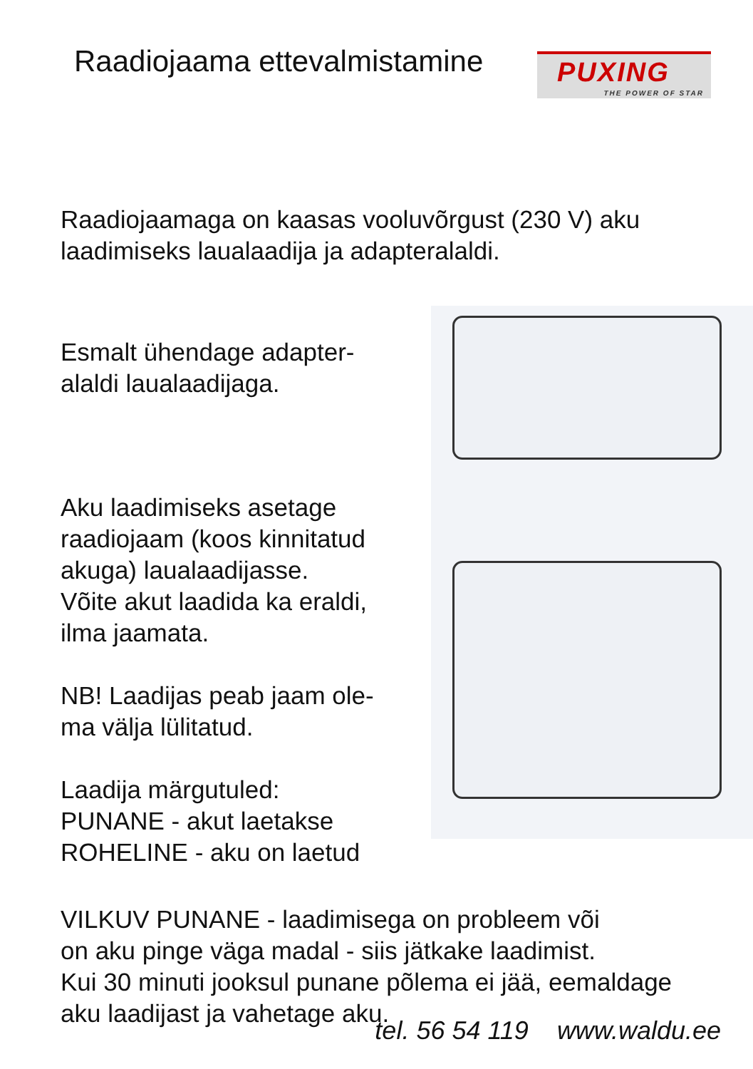Raadiojaama ettevalmistamine
PUXING
THE POWER OF STAR
Raadiojaamaga on kaasas vooluvõrgust (230 V) aku
laadimiseks laualaadija ja adapteralaldi.
Esmalt ühendage adapter-
alaldi laualaadijaga.
Aku laadimiseks asetage
raadiojaam (koos kinnitatud
akuga) laualaadijasse.
Võite akut laadida ka eraldi,
ilma jaamata.
NB! Laadijas peab jaam ole-
ma välja lülitatud.
Laadija märgutuled:
PUNANE - akut laetakse
ROHELINE - aku on laetud
VILKUV PUNANE - laadimisega on probleem või
on aku pinge väga madal - siis jätkake laadimist.
Kui 30 minuti jooksul punane põlema ei jää, eemaldage
aku laadijast ja vahetage aku.
tel. 56 54 119 www.waldu.ee